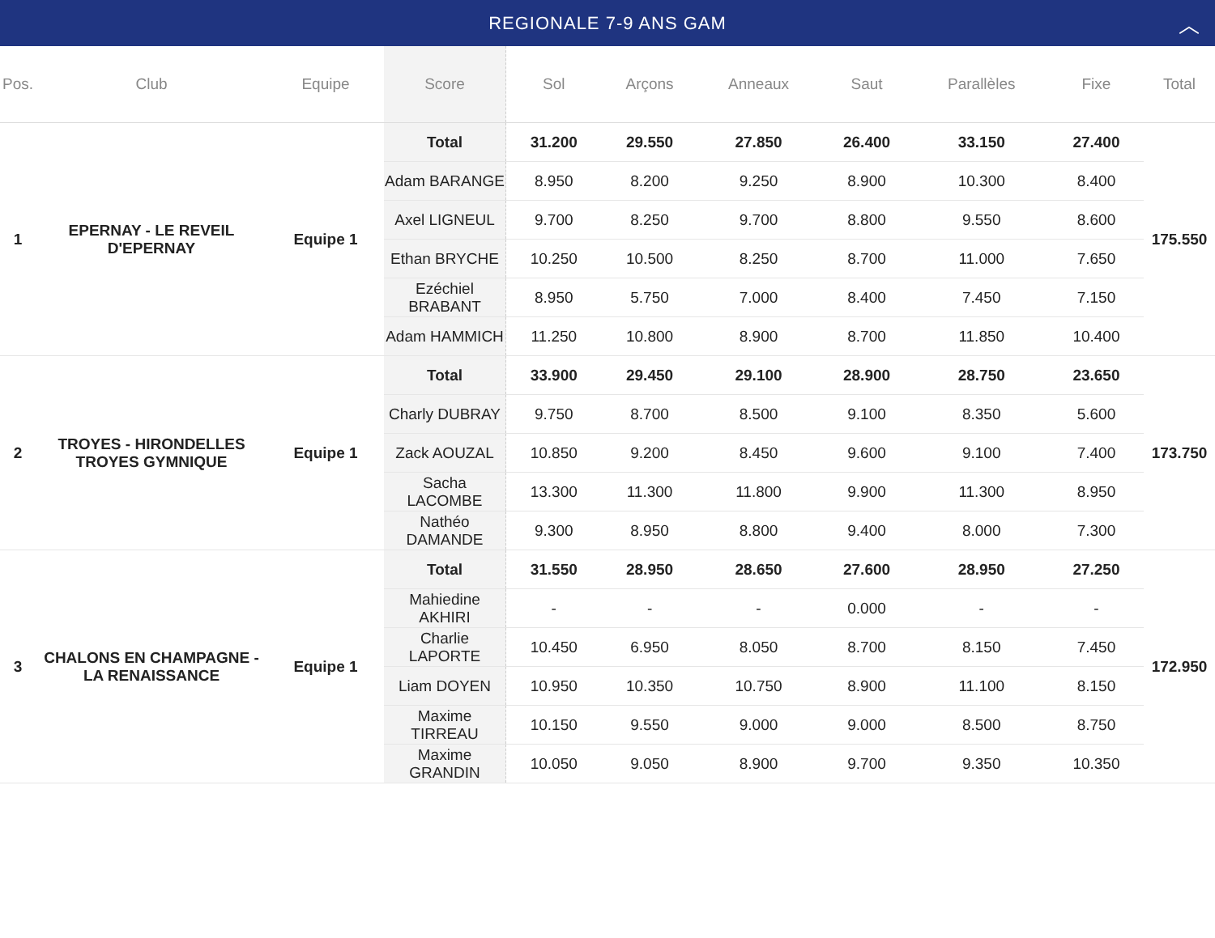REGIONALE 7-9 ANS GAM ︿
| Pos. | Club | Equipe | Score | Sol | Arçons | Anneaux | Saut | Parallèles | Fixe | Total |
| --- | --- | --- | --- | --- | --- | --- | --- | --- | --- | --- |
| 1 | EPERNAY - LE REVEIL D'EPERNAY | Equipe 1 | Total | 31.200 | 29.550 | 27.850 | 26.400 | 33.150 | 27.400 | 175.550 |
| | | | Adam BARANGE | 8.950 | 8.200 | 9.250 | 8.900 | 10.300 | 8.400 | |
| | | | Axel LIGNEUL | 9.700 | 8.250 | 9.700 | 8.800 | 9.550 | 8.600 | |
| | | | Ethan BRYCHE | 10.250 | 10.500 | 8.250 | 8.700 | 11.000 | 7.650 | |
| | | | Ezéchiel BRABANT | 8.950 | 5.750 | 7.000 | 8.400 | 7.450 | 7.150 | |
| | | | Adam HAMMICH | 11.250 | 10.800 | 8.900 | 8.700 | 11.850 | 10.400 | |
| 2 | TROYES - HIRONDELLES TROYES GYMNIQUE | Equipe 1 | Total | 33.900 | 29.450 | 29.100 | 28.900 | 28.750 | 23.650 | 173.750 |
| | | | Charly DUBRAY | 9.750 | 8.700 | 8.500 | 9.100 | 8.350 | 5.600 | |
| | | | Zack AOUZAL | 10.850 | 9.200 | 8.450 | 9.600 | 9.100 | 7.400 | |
| | | | Sacha LACOMBE | 13.300 | 11.300 | 11.800 | 9.900 | 11.300 | 8.950 | |
| | | | Nathéo DAMANDE | 9.300 | 8.950 | 8.800 | 9.400 | 8.000 | 7.300 | |
| 3 | CHALONS EN CHAMPAGNE - LA RENAISSANCE | Equipe 1 | Total | 31.550 | 28.950 | 28.650 | 27.600 | 28.950 | 27.250 | 172.950 |
| | | | Mahiedine AKHIRI | - | - | - | 0.000 | - | - | |
| | | | Charlie LAPORTE | 10.450 | 6.950 | 8.050 | 8.700 | 8.150 | 7.450 | |
| | | | Liam DOYEN | 10.950 | 10.350 | 10.750 | 8.900 | 11.100 | 8.150 | |
| | | | Maxime TIRREAU | 10.150 | 9.550 | 9.000 | 9.000 | 8.500 | 8.750 | |
| | | | Maxime GRANDIN | 10.050 | 9.050 | 8.900 | 9.700 | 9.350 | 10.350 | |